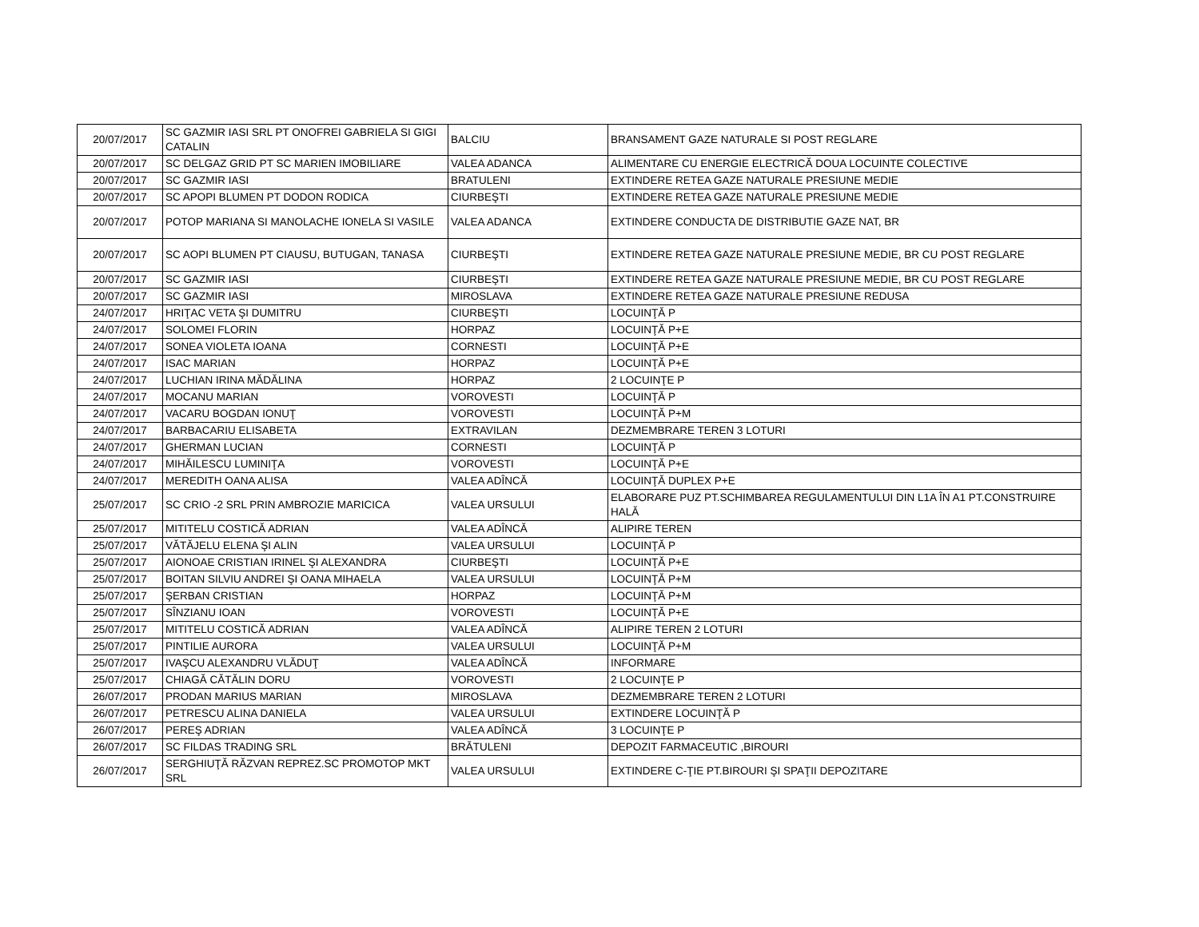| 20/07/2017 | SC GAZMIR IASI SRL PT ONOFREI GABRIELA SI GIGI CATALIN | BALCIU | BRANSAMENT GAZE NATURALE SI POST REGLARE |
| 20/07/2017 | SC DELGAZ GRID PT SC MARIEN IMOBILIARE | VALEA ADANCA | ALIMENTARE CU ENERGIE ELECTRICĂ DOUA LOCUINTE COLECTIVE |
| 20/07/2017 | SC GAZMIR IASI | BRATULENI | EXTINDERE RETEA GAZE NATURALE PRESIUNE MEDIE |
| 20/07/2017 | SC APOPI BLUMEN PT DODON RODICA | CIURBEŞTI | EXTINDERE RETEA GAZE NATURALE PRESIUNE MEDIE |
| 20/07/2017 | POTOP MARIANA SI MANOLACHE IONELA SI VASILE | VALEA ADANCA | EXTINDERE CONDUCTA DE DISTRIBUTIE GAZE NAT, BR |
| 20/07/2017 | SC AOPI BLUMEN PT CIAUSU, BUTUGAN, TANASA | CIURBEŞTI | EXTINDERE RETEA GAZE NATURALE PRESIUNE MEDIE, BR CU POST REGLARE |
| 20/07/2017 | SC GAZMIR IASI | CIURBEŞTI | EXTINDERE RETEA GAZE NATURALE PRESIUNE MEDIE, BR CU POST REGLARE |
| 20/07/2017 | SC GAZMIR IASI | MIROSLAVA | EXTINDERE RETEA GAZE NATURALE PRESIUNE REDUSA |
| 24/07/2017 | HRIŢAC VETA ŞI DUMITRU | CIURBEŞTI | LOCUINŢĂ P |
| 24/07/2017 | SOLOMEI FLORIN | HORPAZ | LOCUINŢĂ P+E |
| 24/07/2017 | SONEA VIOLETA IOANA | CORNESTI | LOCUINŢĂ P+E |
| 24/07/2017 | ISAC MARIAN | HORPAZ | LOCUINŢĂ P+E |
| 24/07/2017 | LUCHIAN IRINA MĂDĂLINA | HORPAZ | 2 LOCUINŢE P |
| 24/07/2017 | MOCANU MARIAN | VOROVESTI | LOCUINŢĂ P |
| 24/07/2017 | VACARU BOGDAN IONUŢ | VOROVESTI | LOCUINŢĂ P+M |
| 24/07/2017 | BARBACARIU ELISABETA | EXTRAVILAN | DEZMEMBRARE TEREN 3 LOTURI |
| 24/07/2017 | GHERMAN LUCIAN | CORNESTI | LOCUINŢĂ P |
| 24/07/2017 | MIHĂILESCU LUMINIŢA | VOROVESTI | LOCUINŢĂ P+E |
| 24/07/2017 | MEREDITH OANA ALISA | VALEA ADÎNCĂ | LOCUINŢĂ DUPLEX P+E |
| 25/07/2017 | SC CRIO -2 SRL PRIN AMBROZIE MARICICA | VALEA URSULUI | ELABORARE PUZ PT.SCHIMBAREA REGULAMENTULUI DIN L1A ÎN A1 PT.CONSTRUIRE HALĂ |
| 25/07/2017 | MITITELU COSTICĂ ADRIAN | VALEA ADÎNCĂ | ALIPIRE TEREN |
| 25/07/2017 | VĂTĂJELU ELENA ŞI ALIN | VALEA URSULUI | LOCUINŢĂ P |
| 25/07/2017 | AIONOAE CRISTIAN IRINEL ŞI ALEXANDRA | CIURBEŞTI | LOCUINŢĂ P+E |
| 25/07/2017 | BOITAN SILVIU ANDREI ŞI OANA MIHAELA | VALEA URSULUI | LOCUINŢĂ P+M |
| 25/07/2017 | ŞERBAN CRISTIAN | HORPAZ | LOCUINŢĂ P+M |
| 25/07/2017 | SÎNZIANU IOAN | VOROVESTI | LOCUINŢĂ P+E |
| 25/07/2017 | MITITELU COSTICĂ ADRIAN | VALEA ADÎNCĂ | ALIPIRE TEREN 2 LOTURI |
| 25/07/2017 | PINTILIE AURORA | VALEA URSULUI | LOCUINŢĂ P+M |
| 25/07/2017 | IVAŞCU ALEXANDRU VLĂDUŢ | VALEA ADÎNCĂ | INFORMARE |
| 25/07/2017 | CHIAGĂ CĂTĂLIN DORU | VOROVESTI | 2 LOCUINŢE P |
| 26/07/2017 | PRODAN MARIUS MARIAN | MIROSLAVA | DEZMEMBRARE TEREN 2 LOTURI |
| 26/07/2017 | PETRESCU ALINA DANIELA | VALEA URSULUI | EXTINDERE LOCUINŢĂ P |
| 26/07/2017 | PEREŞ ADRIAN | VALEA ADÎNCĂ | 3 LOCUINŢE P |
| 26/07/2017 | SC FILDAS TRADING SRL | BRĂTULENI | DEPOZIT FARMACEUTIC ,BIROURI |
| 26/07/2017 | SERGHIUŢĂ RĂZVAN REPREZ.SC PROMOTOP MKT SRL | VALEA URSULUI | EXTINDERE C-ŢIE PT.BIROURI ŞI SPAŢII DEPOZITARE |